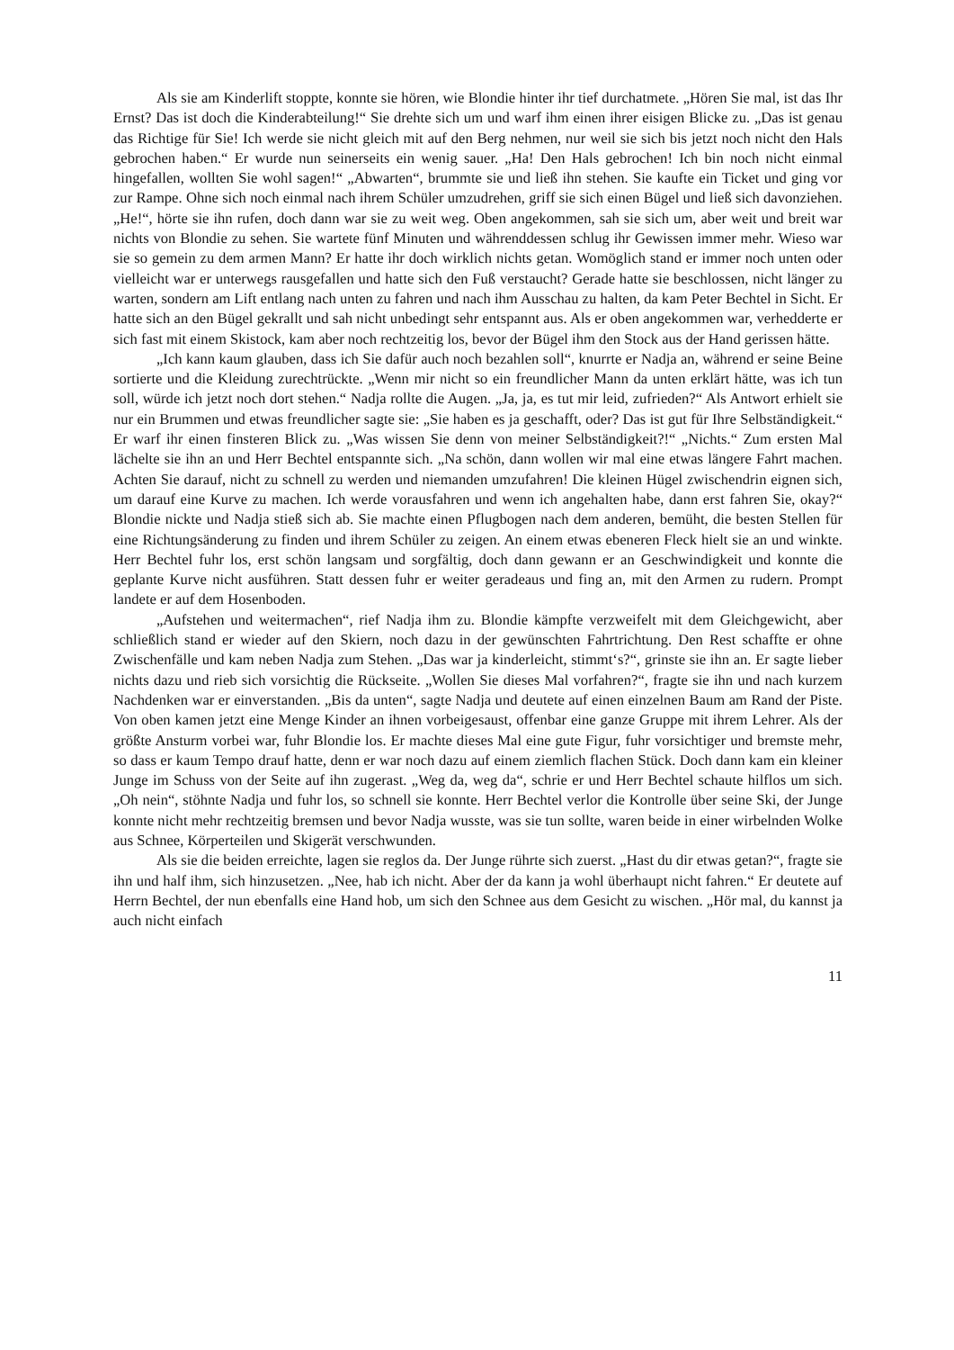Als sie am Kinderlift stoppte, konnte sie hören, wie Blondie hinter ihr tief durchatmete. „Hören Sie mal, ist das Ihr Ernst? Das ist doch die Kinderabteilung!“ Sie drehte sich um und warf ihm einen ihrer eisigen Blicke zu. „Das ist genau das Richtige für Sie! Ich werde sie nicht gleich mit auf den Berg nehmen, nur weil sie sich bis jetzt noch nicht den Hals gebrochen haben.“ Er wurde nun seinerseits ein wenig sauer. „Ha! Den Hals gebrochen! Ich bin noch nicht einmal hingefallen, wollten Sie wohl sagen!“ „Abwarten“, brummte sie und ließ ihn stehen. Sie kaufte ein Ticket und ging vor zur Rampe. Ohne sich noch einmal nach ihrem Schüler umzudrehen, griff sie sich einen Bügel und ließ sich davonziehen. „He!“, hörte sie ihn rufen, doch dann war sie zu weit weg. Oben angekommen, sah sie sich um, aber weit und breit war nichts von Blondie zu sehen. Sie wartete fünf Minuten und währenddessen schlug ihr Gewissen immer mehr. Wieso war sie so gemein zu dem armen Mann? Er hatte ihr doch wirklich nichts getan. Womöglich stand er immer noch unten oder vielleicht war er unterwegs rausgefallen und hatte sich den Fuß verstaucht? Gerade hatte sie beschlossen, nicht länger zu warten, sondern am Lift entlang nach unten zu fahren und nach ihm Ausschau zu halten, da kam Peter Bechtel in Sicht. Er hatte sich an den Bügel gekrallt und sah nicht unbedingt sehr entspannt aus. Als er oben angekommen war, verhedderte er sich fast mit einem Skistock, kam aber noch rechtzeitig los, bevor der Bügel ihm den Stock aus der Hand gerissen hätte.
„Ich kann kaum glauben, dass ich Sie dafür auch noch bezahlen soll“, knurrte er Nadja an, während er seine Beine sortierte und die Kleidung zurechtrückte. „Wenn mir nicht so ein freundlicher Mann da unten erklärt hätte, was ich tun soll, würde ich jetzt noch dort stehen.“ Nadja rollte die Augen. „Ja, ja, es tut mir leid, zufrieden?“ Als Antwort erhielt sie nur ein Brummen und etwas freundlicher sagte sie: „Sie haben es ja geschafft, oder? Das ist gut für Ihre Selbständigkeit.“ Er warf ihr einen finsteren Blick zu. „Was wissen Sie denn von meiner Selbständigkeit?!“ „Nichts.“ Zum ersten Mal lächelte sie ihn an und Herr Bechtel entspannte sich. „Na schön, dann wollen wir mal eine etwas längere Fahrt machen. Achten Sie darauf, nicht zu schnell zu werden und niemanden umzufahren! Die kleinen Hügel zwischendrin eignen sich, um darauf eine Kurve zu machen. Ich werde vorausfahren und wenn ich angehalten habe, dann erst fahren Sie, okay?“ Blondie nickte und Nadja stieß sich ab. Sie machte einen Pflugbogen nach dem anderen, bemüht, die besten Stellen für eine Richtungsänderung zu finden und ihrem Schüler zu zeigen. An einem etwas ebeneren Fleck hielt sie an und winkte. Herr Bechtel fuhr los, erst schön langsam und sorgfältig, doch dann gewann er an Geschwindigkeit und konnte die geplante Kurve nicht ausführen. Statt dessen fuhr er weiter geradeaus und fing an, mit den Armen zu rudern. Prompt landete er auf dem Hosenboden.
„Aufstehen und weitermachen“, rief Nadja ihm zu. Blondie kämpfte verzweifelt mit dem Gleichgewicht, aber schließlich stand er wieder auf den Skiern, noch dazu in der gewünschten Fahrtrichtung. Den Rest schaffte er ohne Zwischenfälle und kam neben Nadja zum Stehen. „Das war ja kinderleicht, stimmt‘s?“, grinste sie ihn an. Er sagte lieber nichts dazu und rieb sich vorsichtig die Rückseite. „Wollen Sie dieses Mal vorfahren?“, fragte sie ihn und nach kurzem Nachdenken war er einverstanden. „Bis da unten“, sagte Nadja und deutete auf einen einzelnen Baum am Rand der Piste. Von oben kamen jetzt eine Menge Kinder an ihnen vorbeigesaust, offenbar eine ganze Gruppe mit ihrem Lehrer. Als der größte Ansturm vorbei war, fuhr Blondie los. Er machte dieses Mal eine gute Figur, fuhr vorsichtiger und bremste mehr, so dass er kaum Tempo drauf hatte, denn er war noch dazu auf einem ziemlich flachen Stück. Doch dann kam ein kleiner Junge im Schuss von der Seite auf ihn zugerast. „Weg da, weg da“, schrie er und Herr Bechtel schaute hilflos um sich. „Oh nein“, stöhnte Nadja und fuhr los, so schnell sie konnte. Herr Bechtel verlor die Kontrolle über seine Ski, der Junge konnte nicht mehr rechtzeitig bremsen und bevor Nadja wusste, was sie tun sollte, waren beide in einer wirbelnden Wolke aus Schnee, Körperteilen und Skigerät verschwunden.
Als sie die beiden erreichte, lagen sie reglos da. Der Junge rührte sich zuerst. „Hast du dir etwas getan?“, fragte sie ihn und half ihm, sich hinzusetzen. „Nee, hab ich nicht. Aber der da kann ja wohl überhaupt nicht fahren.“ Er deutete auf Herrn Bechtel, der nun ebenfalls eine Hand hob, um sich den Schnee aus dem Gesicht zu wischen. „Hör mal, du kannst ja auch nicht einfach
11